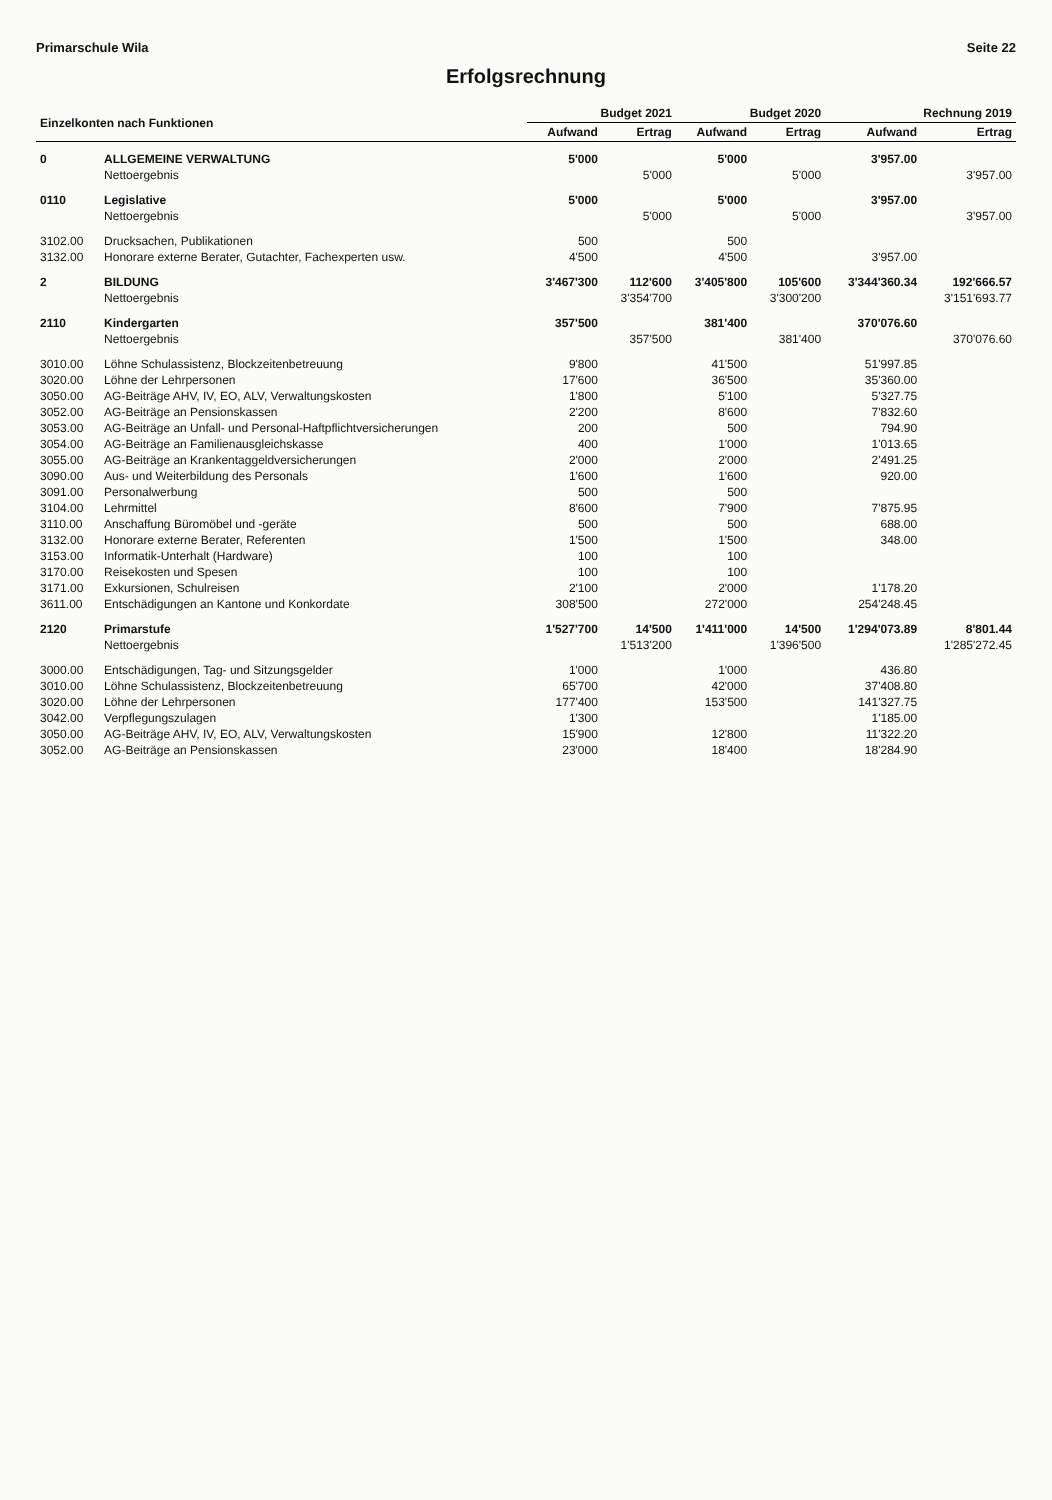Primarschule Wila Seite 22
Erfolgsrechnung
| Einzelkonten nach Funktionen | | Budget 2021 | | Budget 2020 | | Rechnung 2019 | |
| --- | --- | --- | --- | --- | --- | --- | --- |
| | | Aufwand | Ertrag | Aufwand | Ertrag | Aufwand | Ertrag |
| 0 | ALLGEMEINE VERWALTUNG | 5'000 | | 5'000 | | 3'957.00 | |
| | Nettoergebnis | | 5'000 | | 5'000 | | 3'957.00 |
| 0110 | Legislative | 5'000 | | 5'000 | | 3'957.00 | |
| | Nettoergebnis | | 5'000 | | 5'000 | | 3'957.00 |
| 3102.00 | Drucksachen, Publikationen | 500 | | 500 | | | |
| 3132.00 | Honorare externe Berater, Gutachter, Fachexperten usw. | 4'500 | | 4'500 | | 3'957.00 | |
| 2 | BILDUNG | 3'467'300 | 112'600 | 3'405'800 | 105'600 | 3'344'360.34 | 192'666.57 |
| | Nettoergebnis | | 3'354'700 | | 3'300'200 | | 3'151'693.77 |
| 2110 | Kindergarten | 357'500 | | 381'400 | | 370'076.60 | |
| | Nettoergebnis | | 357'500 | | 381'400 | | 370'076.60 |
| 3010.00 | Löhne Schulassistenz, Blockzeitenbetreuung | 9'800 | | 41'500 | | 51'997.85 | |
| 3020.00 | Löhne der Lehrpersonen | 17'600 | | 36'500 | | 35'360.00 | |
| 3050.00 | AG-Beiträge AHV, IV, EO, ALV, Verwaltungskosten | 1'800 | | 5'100 | | 5'327.75 | |
| 3052.00 | AG-Beiträge an Pensionskassen | 2'200 | | 8'600 | | 7'832.60 | |
| 3053.00 | AG-Beiträge an Unfall- und Personal-Haftpflichtversicherungen | 200 | | 500 | | 794.90 | |
| 3054.00 | AG-Beiträge an Familienausgleichskasse | 400 | | 1'000 | | 1'013.65 | |
| 3055.00 | AG-Beiträge an Krankentaggeldversicherungen | 2'000 | | 2'000 | | 2'491.25 | |
| 3090.00 | Aus- und Weiterbildung des Personals | 1'600 | | 1'600 | | 920.00 | |
| 3091.00 | Personalwerbung | 500 | | 500 | | | |
| 3104.00 | Lehrmittel | 8'600 | | 7'900 | | 7'875.95 | |
| 3110.00 | Anschaffung Büromöbel und -geräte | 500 | | 500 | | 688.00 | |
| 3132.00 | Honorare externe Berater, Referenten | 1'500 | | 1'500 | | 348.00 | |
| 3153.00 | Informatik-Unterhalt (Hardware) | 100 | | 100 | | | |
| 3170.00 | Reisekosten und Spesen | 100 | | 100 | | | |
| 3171.00 | Exkursionen, Schulreisen | 2'100 | | 2'000 | | 1'178.20 | |
| 3611.00 | Entschädigungen an Kantone und Konkordate | 308'500 | | 272'000 | | 254'248.45 | |
| 2120 | Primarstufe | 1'527'700 | 14'500 | 1'411'000 | 14'500 | 1'294'073.89 | 8'801.44 |
| | Nettoergebnis | | 1'513'200 | | 1'396'500 | | 1'285'272.45 |
| 3000.00 | Entschädigungen, Tag- und Sitzungsgelder | 1'000 | | 1'000 | | 436.80 | |
| 3010.00 | Löhne Schulassistenz, Blockzeitenbetreuung | 65'700 | | 42'000 | | 37'408.80 | |
| 3020.00 | Löhne der Lehrpersonen | 177'400 | | 153'500 | | 141'327.75 | |
| 3042.00 | Verpflegungszulagen | 1'300 | | | | 1'185.00 | |
| 3050.00 | AG-Beiträge AHV, IV, EO, ALV, Verwaltungskosten | 15'900 | | 12'800 | | 11'322.20 | |
| 3052.00 | AG-Beiträge an Pensionskassen | 23'000 | | 18'400 | | 18'284.90 | |